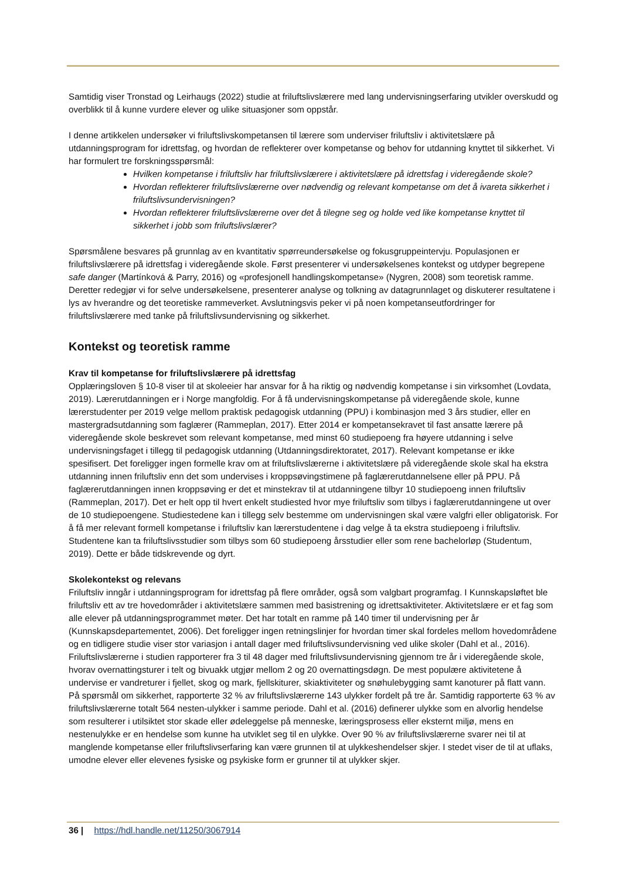Samtidig viser Tronstad og Leirhaugs (2022) studie at friluftslivslærere med lang undervisningserfaring utvikler overskudd og overblikk til å kunne vurdere elever og ulike situasjoner som oppstår.
I denne artikkelen undersøker vi friluftslivskompetansen til lærere som underviser friluftsliv i aktivitetslære på utdanningsprogram for idrettsfag, og hvordan de reflekterer over kompetanse og behov for utdanning knyttet til sikkerhet. Vi har formulert tre forskningsspørsmål:
Hvilken kompetanse i friluftsliv har friluftslivslærere i aktivitetslære på idrettsfag i videregående skole?
Hvordan reflekterer friluftslivslærerne over nødvendig og relevant kompetanse om det å ivareta sikkerhet i friluftslivsundervisningen?
Hvordan reflekterer friluftslivslærerne over det å tilegne seg og holde ved like kompetanse knyttet til sikkerhet i jobb som friluftslivslærer?
Spørsmålene besvares på grunnlag av en kvantitativ spørreundersøkelse og fokusgruppeintervju. Populasjonen er friluftslivslærere på idrettsfag i videregående skole. Først presenterer vi undersøkelsenes kontekst og utdyper begrepene safe danger (Martínková & Parry, 2016) og «profesjonell handlingskompetanse» (Nygren, 2008) som teoretisk ramme. Deretter redegjør vi for selve undersøkelsene, presenterer analyse og tolkning av datagrunnlaget og diskuterer resultatene i lys av hverandre og det teoretiske rammeverket. Avslutningsvis peker vi på noen kompetanseutfordringer for friluftslivslærere med tanke på friluftslivsundervisning og sikkerhet.
Kontekst og teoretisk ramme
Krav til kompetanse for friluftslivslærere på idrettsfag
Opplæringsloven § 10-8 viser til at skoleeier har ansvar for å ha riktig og nødvendig kompetanse i sin virksomhet (Lovdata, 2019). Lærerutdanningen er i Norge mangfoldig. For å få undervisningskompetanse på videregående skole, kunne lærerstudenter per 2019 velge mellom praktisk pedagogisk utdanning (PPU) i kombinasjon med 3 års studier, eller en mastergradsutdanning som faglærer (Rammeplan, 2017). Etter 2014 er kompetansekravet til fast ansatte lærere på videregående skole beskrevet som relevant kompetanse, med minst 60 studiepoeng fra høyere utdanning i selve undervisningsfaget i tillegg til pedagogisk utdanning (Utdanningsdirektoratet, 2017). Relevant kompetanse er ikke spesifisert. Det foreligger ingen formelle krav om at friluftslivslærerne i aktivitetslære på videregående skole skal ha ekstra utdanning innen friluftsliv enn det som undervises i kroppsøvingstimene på faglærerutdannelsene eller på PPU. På faglærerutdanningen innen kroppsøving er det et minstekrav til at utdanningene tilbyr 10 studiepoeng innen friluftsliv (Rammeplan, 2017). Det er helt opp til hvert enkelt studiested hvor mye friluftsliv som tilbys i faglærerutdanningene ut over de 10 studiepoengene. Studiestedene kan i tillegg selv bestemme om undervisningen skal være valgfri eller obligatorisk. For å få mer relevant formell kompetanse i friluftsliv kan lærerstudentene i dag velge å ta ekstra studiepoeng i friluftsliv. Studentene kan ta friluftslivsstudier som tilbys som 60 studiepoeng årsstudier eller som rene bachelorløp (Studentum, 2019). Dette er både tidskrevende og dyrt.
Skolekontekst og relevans
Friluftsliv inngår i utdanningsprogram for idrettsfag på flere områder, også som valgbart programfag. I Kunnskapsløftet ble friluftsliv ett av tre hovedområder i aktivitetslære sammen med basistrening og idrettsaktiviteter. Aktivitetslære er et fag som alle elever på utdanningsprogrammet møter. Det har totalt en ramme på 140 timer til undervisning per år (Kunnskapsdepartementet, 2006). Det foreligger ingen retningslinjer for hvordan timer skal fordeles mellom hovedområdene og en tidligere studie viser stor variasjon i antall dager med friluftslivsundervisning ved ulike skoler (Dahl et al., 2016). Friluftslivslærerne i studien rapporterer fra 3 til 48 dager med friluftslivsundervisning gjennom tre år i videregående skole, hvorav overnattingsturer i telt og bivuakk utgjør mellom 2 og 20 overnattingsdøgn. De mest populære aktivitetene å undervise er vandreturer i fjellet, skog og mark, fjellskiturer, skiaktiviteter og snøhulebygging samt kanoturer på flatt vann. På spørsmål om sikkerhet, rapporterte 32 % av friluftslivslærerne 143 ulykker fordelt på tre år. Samtidig rapporterte 63 % av friluftslivslærerne totalt 564 nesten-ulykker i samme periode. Dahl et al. (2016) definerer ulykke som en alvorlig hendelse som resulterer i utilsiktet stor skade eller ødeleggelse på menneske, læringsprosess eller eksternt miljø, mens en nestenulykke er en hendelse som kunne ha utviklet seg til en ulykke. Over 90 % av friluftslivslærerne svarer nei til at manglende kompetanse eller friluftslivserfaring kan være grunnen til at ulykkeshendelser skjer. I stedet viser de til at uflaks, umodne elever eller elevenes fysiske og psykiske form er grunner til at ulykker skjer.
36 | https://hdl.handle.net/11250/3067914